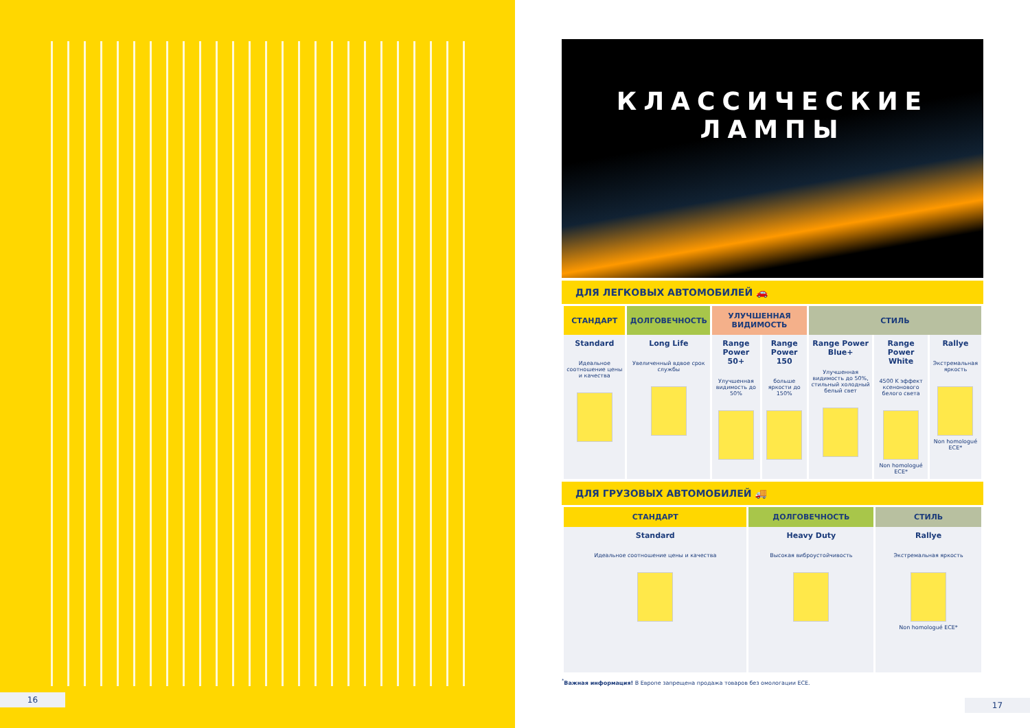16
КЛАССИЧЕСКИЕ
ЛАМПЫ
ДЛЯ ЛЕГКОВЫХ АВТОМОБИЛЕЙ 🚗
| СТАНДАРТ | ДОЛГОВЕЧНОСТЬ | УЛУЧШЕННАЯ ВИДИМОСТЬ | | СТИЛЬ | | |
| --- | --- | --- | --- | --- | --- | --- |
| Standard Идеальное соотношение цены и качества | Long Life Увеличенный вдвое срок службы | Range Power 50+ Улучшенная видимость до 50% | Range Power 150 больше яркости до 150% | Range Power Blue+ Улучшенная видимость до 50%, стильный холодный белый свет | Range Power White 4500 K эффект ксенонового белого света Non homologué ECE* | Rallye Экстремальная яркость Non homologué ECE* |
ДЛЯ ГРУЗОВЫХ АВТОМОБИЛЕЙ 🚚
| СТАНДАРТ | ДОЛГОВЕЧНОСТЬ | СТИЛЬ |
| --- | --- | --- |
| Standard Идеальное соотношение цены и качества | Heavy Duty Высокая виброустойчивость | Rallye Экстремальная яркость Non homologué ECE* |
<sup>*</sup> Важная информация! В Европе запрещена продажа товаров без омологации ECE.
17